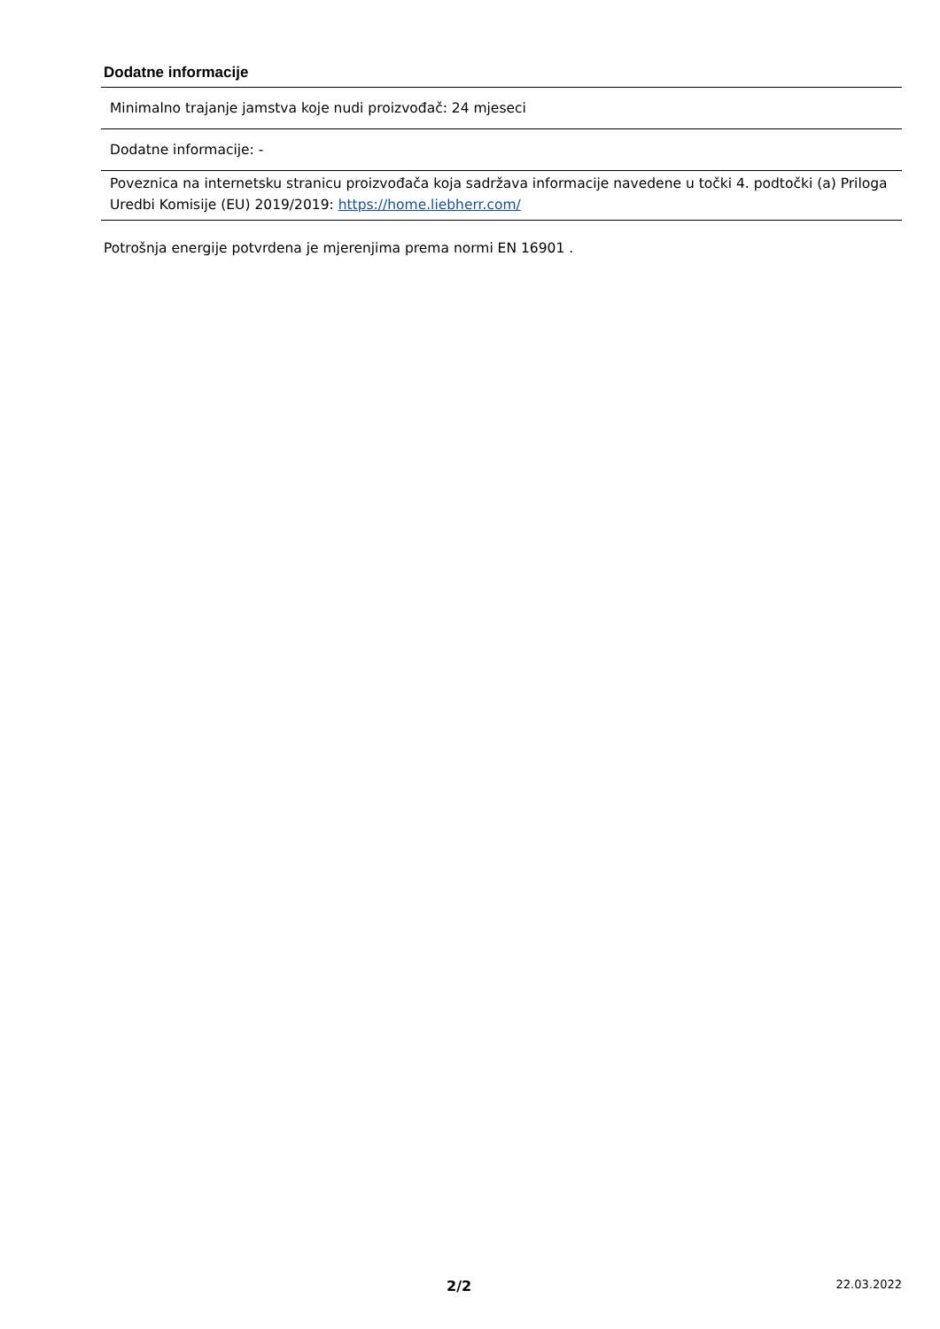Dodatne informacije
| Minimalno trajanje jamstva koje nudi proizvođač: 24 mjeseci |
| Dodatne informacije: - |
| Poveznica na internetsku stranicu proizvođača koja sadržava informacije navedene u točki 4. podtočki (a) Priloga Uredbi Komisije (EU) 2019/2019: https://home.liebherr.com/ |
Potrošnja energije potvrdena je mjerenjima prema normi EN 16901 .
2/2 22.03.2022